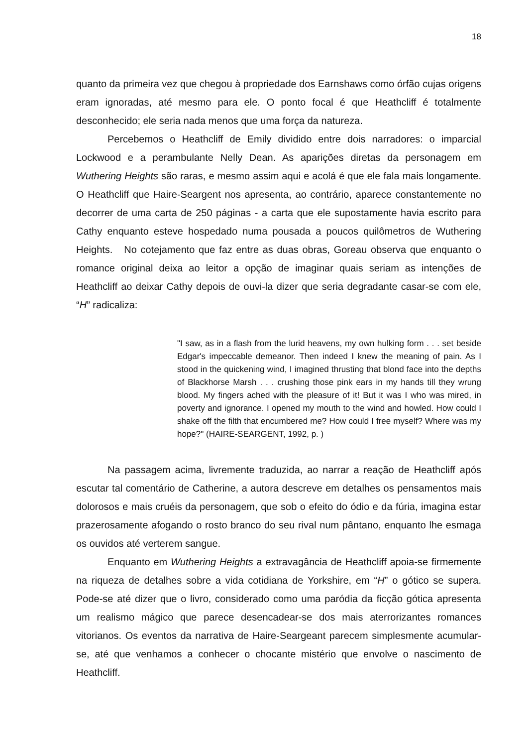18
quanto da primeira vez que chegou à propriedade dos Earnshaws como órfão cujas origens eram ignoradas, até mesmo para ele. O ponto focal é que Heathcliff é totalmente desconhecido; ele seria nada menos que uma força da natureza.
Percebemos o Heathcliff de Emily dividido entre dois narradores: o imparcial Lockwood e a perambulante Nelly Dean. As aparições diretas da personagem em Wuthering Heights são raras, e mesmo assim aqui e acolá é que ele fala mais longamente. O Heathcliff que Haire-Seargent nos apresenta, ao contrário, aparece constantemente no decorrer de uma carta de 250 páginas - a carta que ele supostamente havia escrito para Cathy enquanto esteve hospedado numa pousada a poucos quilômetros de Wuthering Heights. No cotejamento que faz entre as duas obras, Goreau observa que enquanto o romance original deixa ao leitor a opção de imaginar quais seriam as intenções de Heathcliff ao deixar Cathy depois de ouvi-la dizer que seria degradante casar-se com ele, “H” radicaliza:
"I saw, as in a flash from the lurid heavens, my own hulking form . . . set beside Edgar's impeccable demeanor. Then indeed I knew the meaning of pain. As I stood in the quickening wind, I imagined thrusting that blond face into the depths of Blackhorse Marsh . . . crushing those pink ears in my hands till they wrung blood. My fingers ached with the pleasure of it! But it was I who was mired, in poverty and ignorance. I opened my mouth to the wind and howled. How could I shake off the filth that encumbered me? How could I free myself? Where was my hope?" (HAIRE-SEARGENT, 1992, p. )
Na passagem acima, livremente traduzida, ao narrar a reação de Heathcliff após escutar tal comentário de Catherine, a autora descreve em detalhes os pensamentos mais dolorosos e mais cruéis da personagem, que sob o efeito do ódio e da fúria, imagina estar prazerosamente afogando o rosto branco do seu rival num pântano, enquanto lhe esmaga os ouvidos até verterem sangue.
Enquanto em Wuthering Heights a extravagância de Heathcliff apoia-se firmemente na riqueza de detalhes sobre a vida cotidiana de Yorkshire, em “H” o gótico se supera. Pode-se até dizer que o livro, considerado como uma paródia da ficção gótica apresenta um realismo mágico que parece desencadear-se dos mais aterrorizantes romances vitorianos. Os eventos da narrativa de Haire-Seargeant parecem simplesmente acumular-se, até que venhamos a conhecer o chocante mistério que envolve o nascimento de Heathcliff.